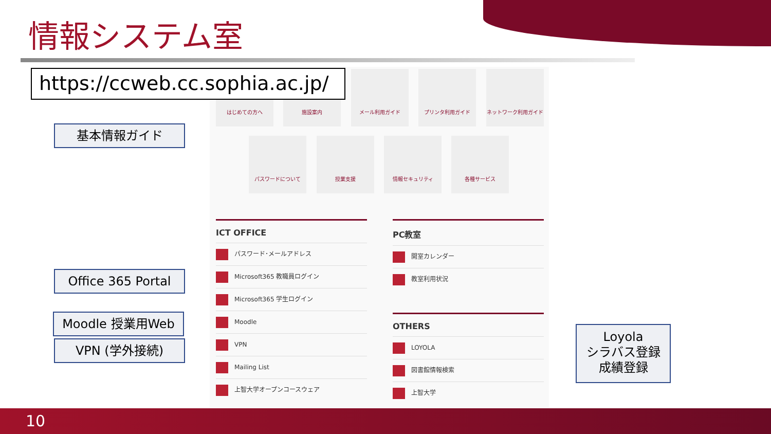情報システム室
https://ccweb.cc.sophia.ac.jp/
はじめての方へ 施設案内 メール利用ガイド プリンタ利用ガイド ネットワーク利用ガイド
パスワードについて 授業支援 情報セキュリティ 各種サービス
ICT OFFICE
パスワード･メールアドレス
Microsoft365 教職員ログイン
Microsoft365 学生ログイン
Moodle
VPN
Mailing List
上智大学オープンコースウェア
PC教室
開室カレンダー
教室利用状況
OTHERS
LOYOLA
図書館情報検索
上智大学
基本情報ガイド
Office 365 Portal
Moodle 授業用Web
VPN (学外接続)
Loyola
シラバス登録
成績登録
10